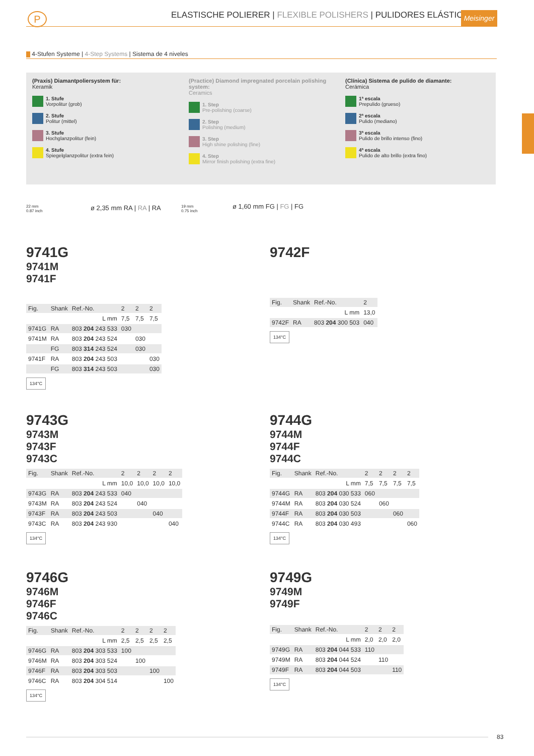P
ELASTISCHE POLIERER | FLEXIBLE POLISHERS | PULIDORES ELÁSTICOS
Meisinger
4-Stufen Systeme | 4-Step Systems | Sistema de 4 niveles
(Praxis) Diamantpoliersystem für:
Keramik
1. Stufe
Vorpolitur (grob)
2. Stufe
Politur (mittel)
3. Stufe
Hochglanzpolitur (fein)
4. Stufe
Spiegelglanzpolitur (extra fein)
(Practice) Diamond impregnated porcelain polishing system:
Ceramics
1. Step
Pre-polishing (coarse)
2. Step
Polishing (medium)
3. Step
High shine polishing (fine)
4. Step
Mirror finish polishing (extra fine)
(Clínica) Sistema de pulido de diamante:
Cerámica
1ª escala
Prepulido (grueso)
2ª escala
Pulido (mediano)
3ª escala
Pulido de brillo intenso (fino)
4ª escala
Pulido de alto brillo (extra fino)
22 mm
0.87 inch
ø 2,35 mm RA | RA | RA
19 mm
0.75 inch
ø 1,60 mm FG | FG | FG
9741G
9741M
9741F
| Fig. | Shank | Ref.-No. | 2 | 2 | 2 |
| --- | --- | --- | --- | --- | --- |
| | | L mm | 7,5 | 7,5 | 7,5 |
| 9741G | RA | 803 204 243 533 | 030 | | |
| 9741M | RA | 803 204 243 524 | | 030 | |
| | FG | 803 314 243 524 | | 030 | |
| 9741F | RA | 803 204 243 503 | | | 030 |
| | FG | 803 314 243 503 | | | 030 |
134°C
9742F
| Fig. | Shank | Ref.-No. | 2 |
| --- | --- | --- | --- |
| | | L mm | 13,0 |
| 9742F | RA | 803 204 300 503 | 040 |
134°C
9743G
9743M
9743F
9743C
| Fig. | Shank | Ref.-No. | 2 | 2 | 2 | 2 |
| --- | --- | --- | --- | --- | --- | --- |
| | | L mm | 10,0 | 10,0 | 10,0 | 10,0 |
| 9743G | RA | 803 204 243 533 | 040 | | | |
| 9743M | RA | 803 204 243 524 | | 040 | | |
| 9743F | RA | 803 204 243 503 | | | 040 | |
| 9743C | RA | 803 204 243 930 | | | | 040 |
134°C
9744G
9744M
9744F
9744C
| Fig. | Shank | Ref.-No. | 2 | 2 | 2 | 2 |
| --- | --- | --- | --- | --- | --- | --- |
| | | L mm | 7,5 | 7,5 | 7,5 | 7,5 |
| 9744G | RA | 803 204 030 533 | 060 | | | |
| 9744M | RA | 803 204 030 524 | | 060 | | |
| 9744F | RA | 803 204 030 503 | | | 060 | |
| 9744C | RA | 803 204 030 493 | | | | 060 |
134°C
9746G
9746M
9746F
9746C
| Fig. | Shank | Ref.-No. | 2 | 2 | 2 | 2 |
| --- | --- | --- | --- | --- | --- | --- |
| | | L mm | 2,5 | 2,5 | 2,5 | 2,5 |
| 9746G | RA | 803 204 303 533 | 100 | | | |
| 9746M | RA | 803 204 303 524 | | 100 | | |
| 9746F | RA | 803 204 303 503 | | | 100 | |
| 9746C | RA | 803 204 304 514 | | | | 100 |
134°C
9749G
9749M
9749F
| Fig. | Shank | Ref.-No. | 2 | 2 | 2 |
| --- | --- | --- | --- | --- | --- |
| | | L mm | 2,0 | 2,0 | 2,0 |
| 9749G | RA | 803 204 044 533 | 110 | | |
| 9749M | RA | 803 204 044 524 | | 110 | |
| 9749F | RA | 803 204 044 503 | | | 110 |
134°C
83